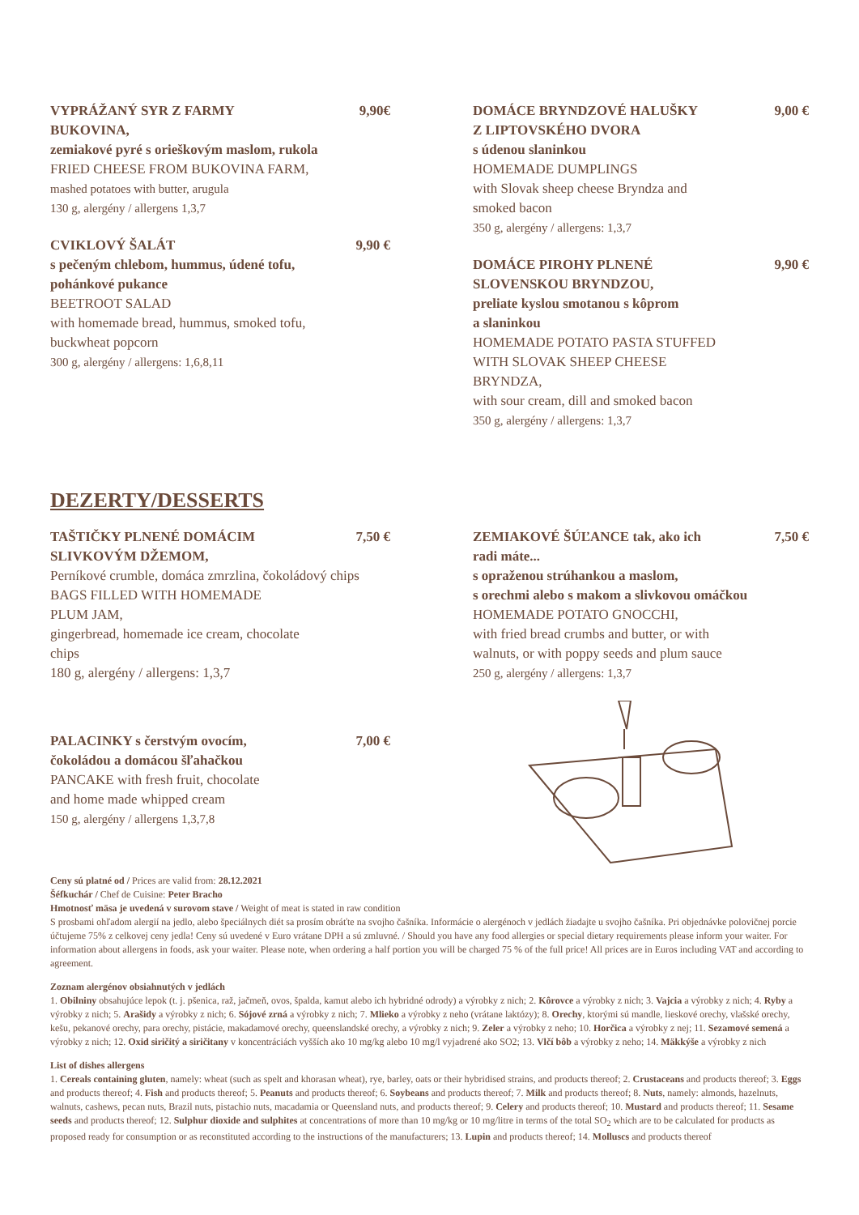VYPRÁŽANÝ SYR Z FARMY
BUKOVINA, 9,90€
zemiakové pyré s orieškovým maslom, rukola
FRIED CHEESE FROM BUKOVINA FARM,
mashed potatoes with butter, arugula
130 g, alergény / allergens 1,3,7
CVIKLOVÝ ŠALÁT 9,90 €
s pečeným chlebom, hummus, údené tofu,
pohánkové pukance
BEETROOT SALAD
with homemade bread, hummus, smoked tofu,
buckwheat popcorn
300 g, alergény / allergens: 1,6,8,11
DOMÁCE BRYNDZOVÉ HALUŠKY
Z LIPTOVSKÉHO DVORA 9,00 €
s údenou slaninkou
HOMEMADE DUMPLINGS
with Slovak sheep cheese Bryndza and
smoked bacon
350 g, alergény / allergens: 1,3,7
DOMÁCE PIROHY PLNENÉ
SLOVENSKOU BRYNDZOU, 9,90 €
preliate kyslou smotanou s kôprom
a slaninkou
HOMEMADE POTATO PASTA STUFFED
WITH SLOVAK SHEEP CHEESE
BRYNDZA,
with sour cream, dill and smoked bacon
350 g, alergény / allergens: 1,3,7
DEZERTY/DESSERTS
TAŠTIČKY PLNENÉ DOMÁCIM
SLIVKOVÝM DŽEMOM, 7,50 €
Perníkové crumble, domáca zmrzlina, čokoládový chips
BAGS FILLED WITH HOMEMADE
PLUM JAM,
gingerbread, homemade ice cream, chocolate
chips
180 g, alergény / allergens: 1,3,7
PALACINKY s čerstvým ovocím,
čokoládou a domácou šľahačkou 7,00 €
PANCAKE with fresh fruit, chocolate
and home made whipped cream
150 g, alergény / allergens 1,3,7,8
ZEMIAKOVÉ ŠÚĽANCE tak, ako ich
radi máte... 7,50 €
s opraženou strúhankou a maslom,
s orechmi alebo s makom a slivkovou omáčkou
HOMEMADE POTATO GNOCCHI,
with fried bread crumbs and butter, or with
walnuts, or with poppy seeds and plum sauce
250 g, alergény / allergens: 1,3,7
Ceny sú platné od / Prices are valid from: 28.12.2021
Šéfkuchár / Chef de Cuisine: Peter Bracho
Hmotnosť mäsa je uvedená v surovom stave / Weight of meat is stated in raw condition
S prosbami ohľadom alergií na jedlo, alebo špeciálnych diét sa prosím obráťte na svojho čašníka. Informácie o alergénoch v jedlách žiadajte u svojho čašníka. Pri objednávke polovičnej porcie účtujeme 75% z celkovej ceny jedla! Ceny sú uvedené v Euro vrátane DPH a sú zmluvné. / Should you have any food allergies or special dietary requirements please inform your waiter. For information about allergens in foods, ask your waiter. Please note, when ordering a half portion you will be charged 75 % of the full price! All prices are in Euros including VAT and according to agreement.
Zoznam alergénov obsiahnutých v jedlách
1. Obilniny obsahujúce lepok (t. j. pšenica, raž, jačmeň, ovos, špalda, kamut alebo ich hybridné odrody) a výrobky z nich; 2. Kôrovce a výrobky z nich; 3. Vajcia a výrobky z nich; 4. Ryby a výrobky z nich; 5. Arašidy a výrobky z nich; 6. Sójové zrná a výrobky z nich; 7. Mlieko a výrobky z neho (vrátane laktózy); 8. Orechy, ktorými sú mandle, lieskové orechy, vlašské orechy, kešu, pekanové orechy, para orechy, pistácie, makadamové orechy, queenslandské orechy, a výrobky z nich; 9. Zeler a výrobky z neho; 10. Horčica a výrobky z nej; 11. Sezamové semená a výrobky z nich; 12. Oxid siričitý a siričitany v koncentráciách vyšších ako 10 mg/kg alebo 10 mg/l vyjadrené ako SO2; 13. Vlčí bôb a výrobky z neho; 14. Mäkkýše a výrobky z nich
List of dishes allergens
1. Cereals containing gluten, namely: wheat (such as spelt and khorasan wheat), rye, barley, oats or their hybridised strains, and products thereof; 2. Crustaceans and products thereof; 3. Eggs and products thereof; 4. Fish and products thereof; 5. Peanuts and products thereof; 6. Soybeans and products thereof; 7. Milk and products thereof; 8. Nuts, namely: almonds, hazelnuts, walnuts, cashews, pecan nuts, Brazil nuts, pistachio nuts, macadamia or Queensland nuts, and products thereof; 9. Celery and products thereof; 10. Mustard and products thereof; 11. Sesame seeds and products thereof; 12. Sulphur dioxide and sulphites at concentrations of more than 10 mg/kg or 10 mg/litre in terms of the total SO<sub>2</sub> which are to be calculated for products as proposed ready for consumption or as reconstituted according to the instructions of the manufacturers; 13. Lupin and products thereof; 14. Molluscs and products thereof